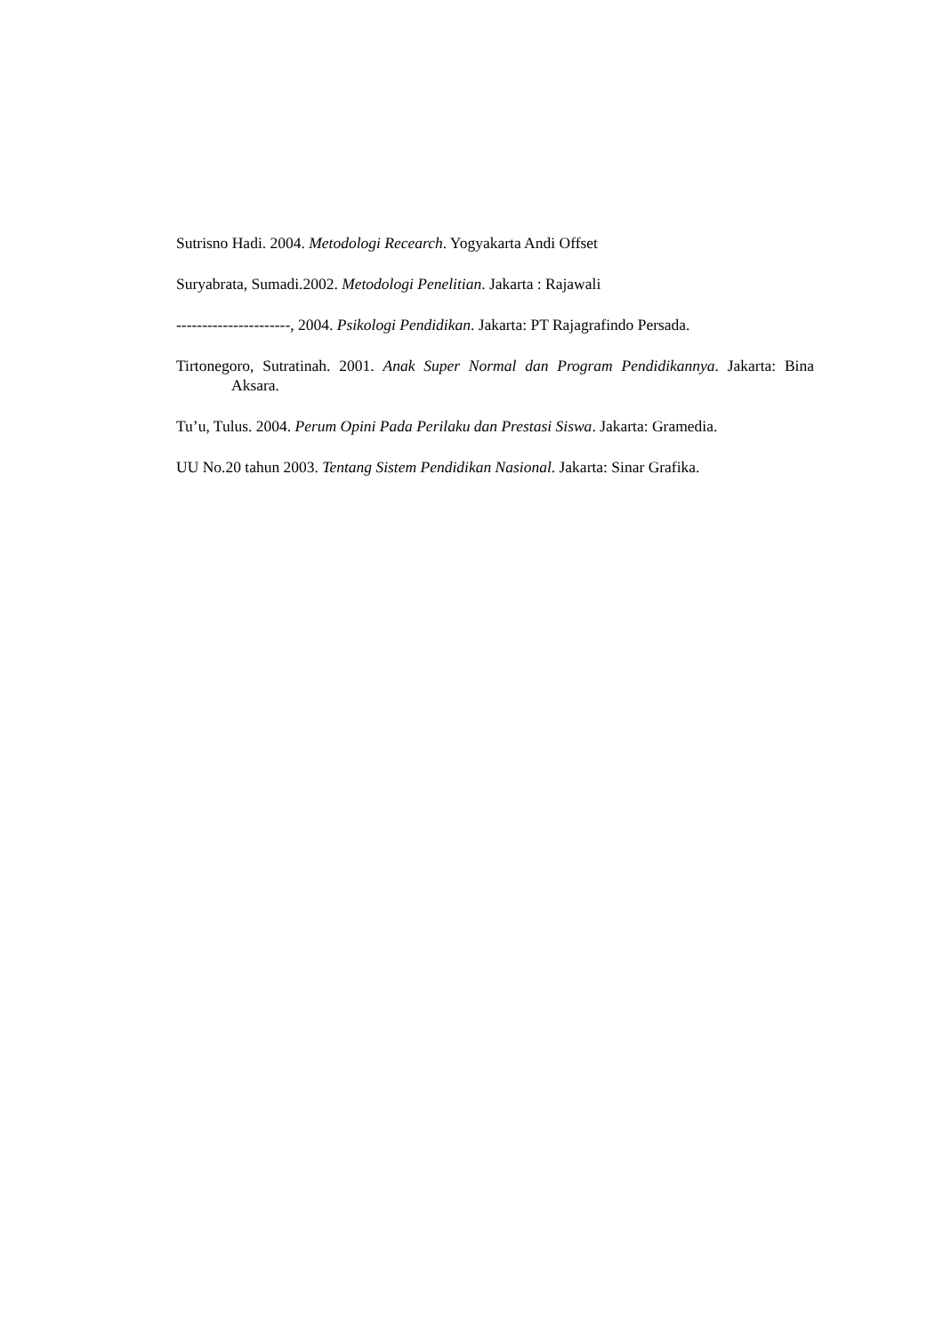Sutrisno Hadi. 2004. Metodologi Recearch. Yogyakarta Andi Offset
Suryabrata, Sumadi.2002. Metodologi Penelitian. Jakarta : Rajawali
----------------------, 2004. Psikologi Pendidikan. Jakarta: PT Rajagrafindo Persada.
Tirtonegoro, Sutratinah. 2001. Anak Super Normal dan Program Pendidikannya. Jakarta: Bina Aksara.
Tu’u, Tulus. 2004. Perum Opini Pada Perilaku dan Prestasi Siswa. Jakarta: Gramedia.
UU No.20 tahun 2003. Tentang Sistem Pendidikan Nasional. Jakarta: Sinar Grafika.